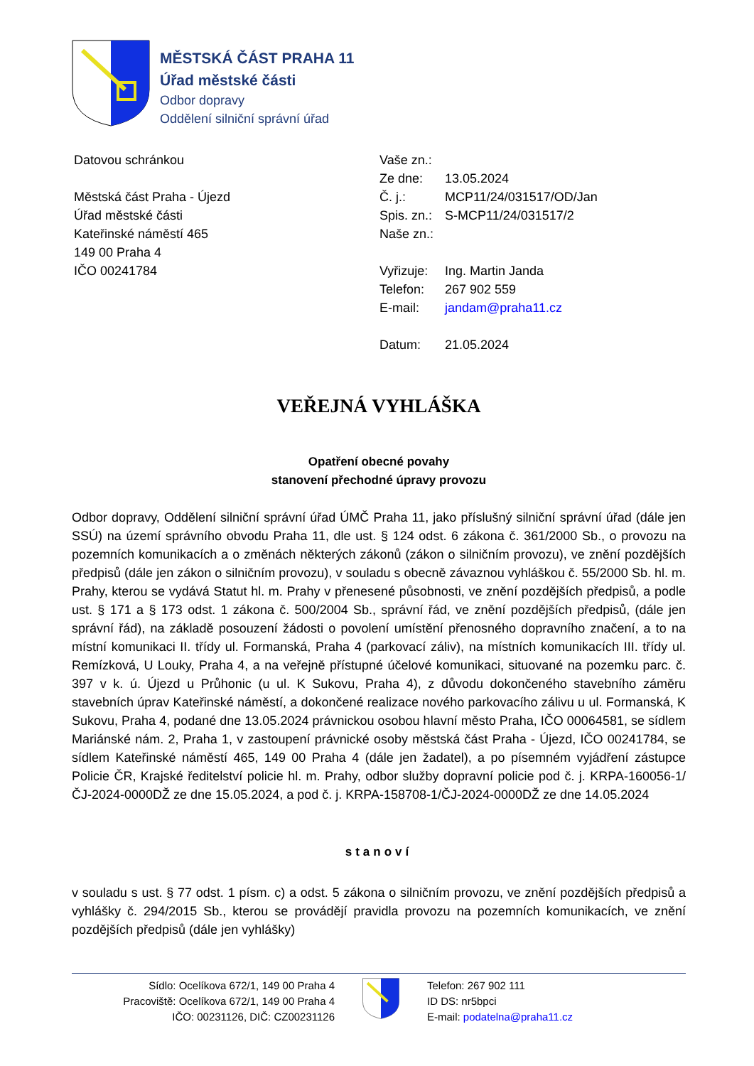MĚSTSKÁ ČÁST PRAHA 11
Úřad městské části
Odbor dopravy
Oddělení silniční správní úřad
Datovou schránkou
Městská část Praha - Újezd
Úřad městské části
Kateřinské náměstí 465
149 00 Praha 4
IČO 00241784
| Vaše zn.: | |
| Ze dne: | 13.05.2024 |
| Č. j.: | MCP11/24/031517/OD/Jan |
| Spis. zn.: | S-MCP11/24/031517/2 |
| Naše zn.: | |
| Vyřizuje: | Ing. Martin Janda |
| Telefon: | 267 902 559 |
| E-mail: | jandam@praha11.cz |
| Datum: | 21.05.2024 |
VEŘEJNÁ VYHLÁŠKA
Opatření obecné povahy
stanovení přechodné úpravy provozu
Odbor dopravy, Oddělení silniční správní úřad ÚMČ Praha 11, jako příslušný silniční správní úřad (dále jen SSÚ) na území správního obvodu Praha 11, dle ust. § 124 odst. 6 zákona č. 361/2000 Sb., o provozu na pozemních komunikacích a o změnách některých zákonů (zákon o silničním provozu), ve znění pozdějších předpisů (dále jen zákon o silničním provozu), v souladu s obecně závaznou vyhláškou č. 55/2000 Sb. hl. m. Prahy, kterou se vydává Statut hl. m. Prahy v přenesené působnosti, ve znění pozdějších předpisů, a podle ust. § 171 a § 173 odst. 1 zákona č. 500/2004 Sb., správní řád, ve znění pozdějších předpisů, (dále jen správní řád), na základě posouzení žádosti o povolení umístění přenosného dopravního značení, a to na místní komunikaci II. třídy ul. Formanská, Praha 4 (parkovací záliv), na místních komunikacích III. třídy ul. Remízková, U Louky, Praha 4, a na veřejně přístupné účelové komunikaci, situované na pozemku parc. č. 397 v k. ú. Újezd u Průhonic (u ul. K Sukovu, Praha 4), z důvodu dokončeného stavebního záměru stavebních úprav Kateřinské náměstí, a dokončené realizace nového parkovacího zálivu u ul. Formanská, K Sukovu, Praha 4, podané dne 13.05.2024 právnickou osobou hlavní město Praha, IČO 00064581, se sídlem Mariánské nám. 2, Praha 1, v zastoupení právnické osoby městská část Praha - Újezd, IČO 00241784, se sídlem Kateřinské náměstí 465, 149 00 Praha 4 (dále jen žadatel), a po písemném vyjádření zástupce Policie ČR, Krajské ředitelství policie hl. m. Prahy, odbor služby dopravní policie pod č. j. KRPA-160056-1/ČJ-2024-0000DŽ ze dne 15.05.2024, a pod č. j. KRPA-158708-1/ČJ-2024-0000DŽ ze dne 14.05.2024
stanoví
v souladu s ust. § 77 odst. 1 písm. c) a odst. 5 zákona o silničním provozu, ve znění pozdějších předpisů a vyhlášky č. 294/2015 Sb., kterou se provádějí pravidla provozu na pozemních komunikacích, ve znění pozdějších předpisů (dále jen vyhlášky)
Sídlo: Ocelíkova 672/1, 149 00 Praha 4
Pracoviště: Ocelíkova 672/1, 149 00 Praha 4
IČO: 00231126, DIČ: CZ00231126
Telefon: 267 902 111
ID DS: nr5bpci
E-mail: podatelna@praha11.cz